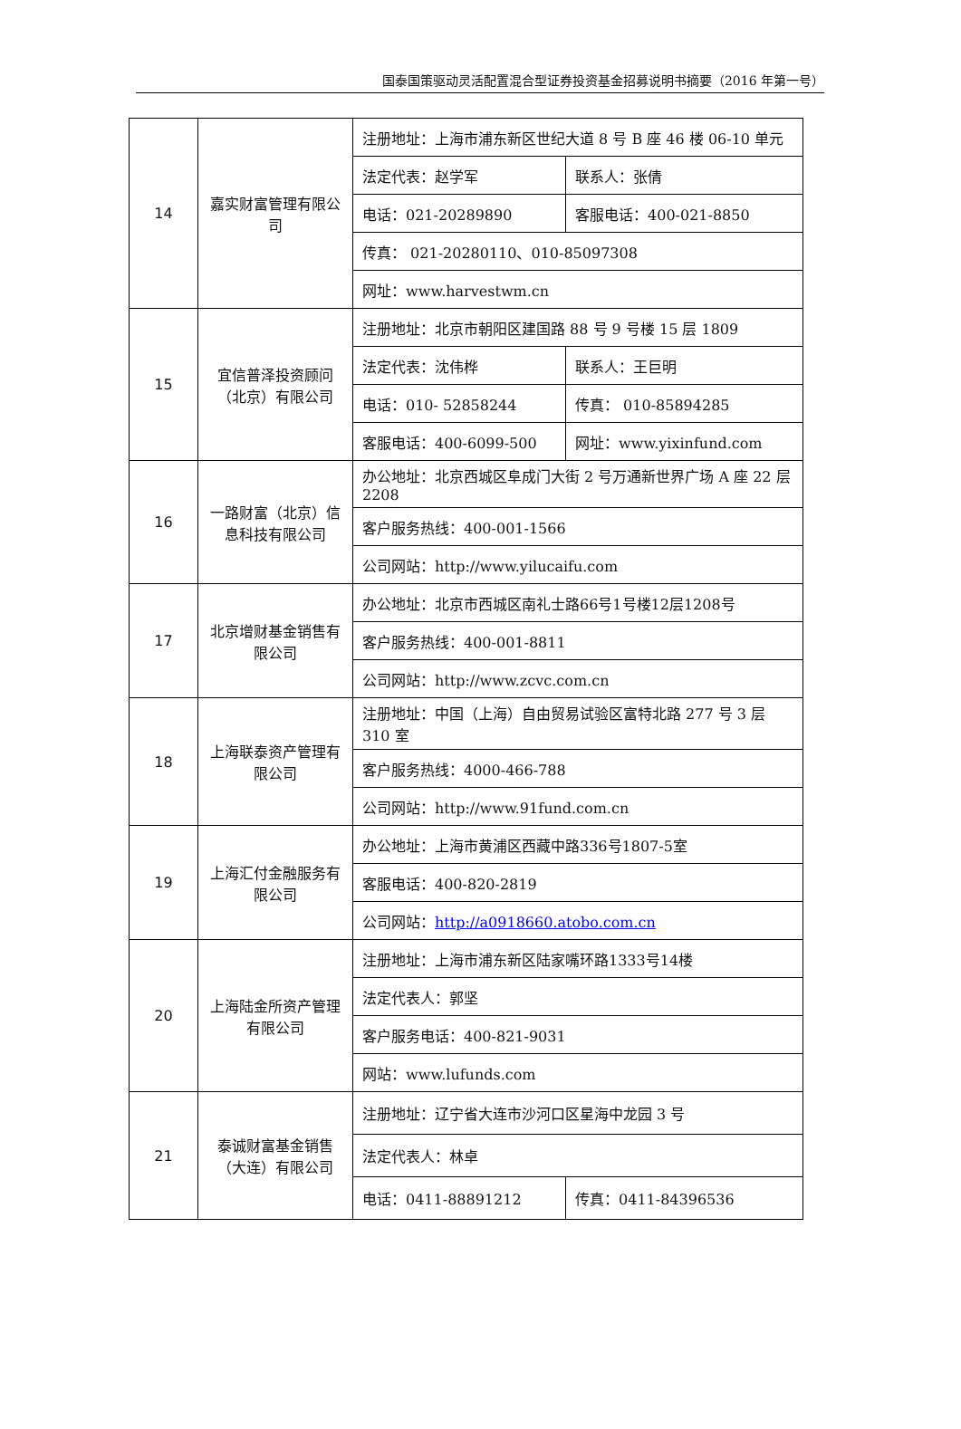国泰国策驱动灵活配置混合型证券投资基金招募说明书摘要（2016 年第一号）
| 14 | 嘉实财富管理有限公司 | 注册地址：上海市浦东新区世纪大道 8 号 B 座 46 楼 06-10 单元 | |
| | | 法定代表：赵学军 | 联系人：张倩 |
| | | 电话：021-20289890 | 客服电话：400-021-8850 |
| | | 传真： 021-20280110、010-85097308 | |
| | | 网址：www.harvestwm.cn | |
| 15 | 宜信普泽投资顾问（北京）有限公司 | 注册地址：北京市朝阳区建国路 88 号 9 号楼 15 层 1809 | |
| | | 法定代表：沈伟桦 | 联系人：王巨明 |
| | | 电话：010- 52858244 | 传真： 010-85894285 |
| | | 客服电话：400-6099-500 | 网址：www.yixinfund.com |
| 16 | 一路财富（北京）信息科技有限公司 | 办公地址：北京西城区阜成门大街 2 号万通新世界广场 A 座 22 层 2208 | |
| | | 客户服务热线：400-001-1566 | |
| | | 公司网站：http://www.yilucaifu.com | |
| 17 | 北京增财基金销售有限公司 | 办公地址：北京市西城区南礼士路66号1号楼12层1208号 | |
| | | 客户服务热线：400-001-8811 | |
| | | 公司网站：http://www.zcvc.com.cn | |
| 18 | 上海联泰资产管理有限公司 | 注册地址：中国（上海）自由贸易试验区富特北路 277 号 3 层 310 室 | |
| | | 客户服务热线：4000-466-788 | |
| | | 公司网站：http://www.91fund.com.cn | |
| 19 | 上海汇付金融服务有限公司 | 办公地址：上海市黄浦区西藏中路336号1807-5室 | |
| | | 客服电话：400-820-2819 | |
| | | 公司网站： http://a0918660.atobo.com.cn | |
| 20 | 上海陆金所资产管理有限公司 | 注册地址：上海市浦东新区陆家嘴环路1333号14楼 | |
| | | 法定代表人：郭坚 | |
| | | 客户服务电话：400-821-9031 | |
| | | 网站：www.lufunds.com | |
| 21 | 泰诚财富基金销售（大连）有限公司 | 注册地址：辽宁省大连市沙河口区星海中龙园 3 号 | |
| | | 法定代表人：林卓 | |
| | | 电话：0411-88891212 | 传真：0411-84396536 |